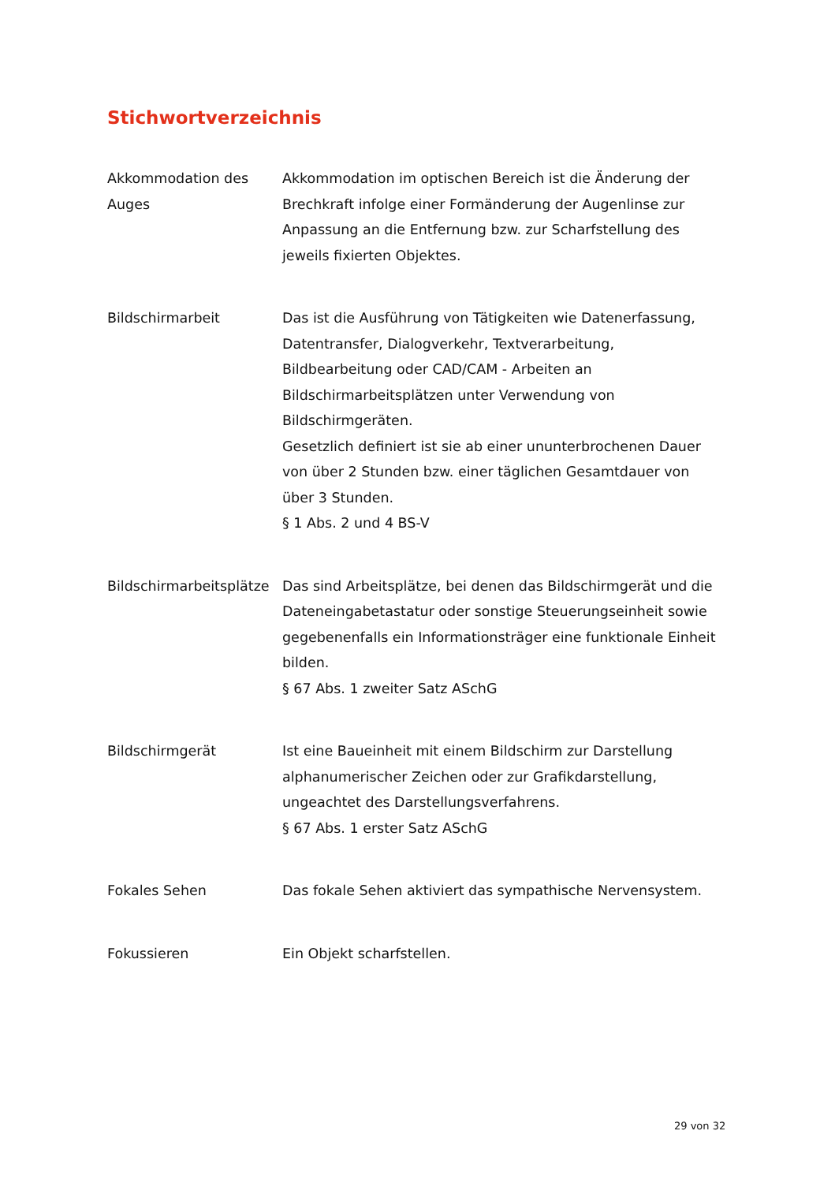Stichwortverzeichnis
| Akkommodation des Auges | Akkommodation im optischen Bereich ist die Änderung der Brechkraft infolge einer Formänderung der Augenlinse zur Anpassung an die Entfernung bzw. zur Scharfstellung des jeweils fixierten Objektes. |
| Bildschirmarbeit | Das ist die Ausführung von Tätigkeiten wie Datenerfassung, Datentransfer, Dialogverkehr, Textverarbeitung, Bildbearbeitung oder CAD/CAM - Arbeiten an Bildschirmarbeitsplätzen unter Verwendung von Bildschirmgeräten. Gesetzlich definiert ist sie ab einer ununterbrochenen Dauer von über 2 Stunden bzw. einer täglichen Gesamtdauer von über 3 Stunden. § 1 Abs. 2 und 4 BS-V |
| Bildschirmarbeitsplätze | Das sind Arbeitsplätze, bei denen das Bildschirmgerät und die Dateneingabetastatur oder sonstige Steuerungseinheit sowie gegebenenfalls ein Informationsträger eine funktionale Einheit bilden. § 67 Abs. 1 zweiter Satz ASchG |
| Bildschirmgerät | Ist eine Baueinheit mit einem Bildschirm zur Darstellung alphanumerischer Zeichen oder zur Grafikdarstellung, ungeachtet des Darstellungsverfahrens. § 67 Abs. 1 erster Satz ASchG |
| Fokales Sehen | Das fokale Sehen aktiviert das sympathische Nervensystem. |
| Fokussieren | Ein Objekt scharfstellen. |
29 von 32